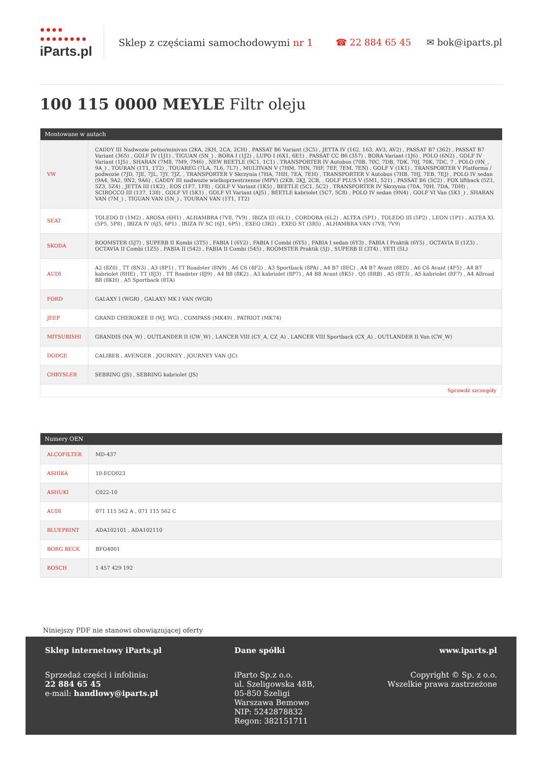●●●● ●●●●●●●●
iParts.pl
Sklep z częściami samochodowymi nr 1
☎ 22 884 65 45 ✉ bok@iparts.pl
100 115 0000 MEYLE Filtr oleju
| Montowane w autach | |
| --- | --- |
| VW | CADDY III Nadwozie pełne/minivan (2KA, 2KH, 2CA, 2CH) , PASSAT B6 Variant (3C5) , JETTA IV (162, 163, AV3, AV2) , PASSAT B7 (362) , PASSAT B7 Variant (365) , GOLF IV (1J1) , TIGUAN (5N_) , BORA I (1J2) , LUPO I (6X1, 6E1) , PASSAT CC B6 (357) , BORA Variant (1J6) , POLO (6N2) , GOLF IV Variant (1J5) , SHARAN (7M8, 7M9, 7M6) , NEW BEETLE (9C1, 1C1) , TRANSPORTER IV Autobus (70B, 70C, 7DB, 7DK, 70J, 70K, 7DC, 7 , POLO (9N_, 9A_) , TOURAN (1T1, 1T2) , TOUAREG (7LA, 7L6, 7L7) , MULTIVAN V (7HM, 7HN, 7HF, 7EF, 7EM, 7EN) , GOLF V (1K1) , TRANSPORTER V Platforma / podwozie (7JD, 7JE, 7JL, 7JY, 7JZ, , TRANSPORTER V Skrzynia (7HA, 7HH, 7EA, 7EH) , TRANSPORTER V Autobus (7HB, 7HJ, 7EB, 7EJ) , POLO IV sedan (9A4, 9A2, 9N2, 9A6) , CADDY III nadwozie wielkoprzestrzenne (MPV) (2KB, 2KJ, 2CB, , GOLF PLUS V (5M1, 521) , PASSAT B6 (3C2) , FOX liftback (5Z1, 5Z3, 5Z4) , JETTA III (1K2) , EOS (1F7, 1F8) , GOLF V Variant (1K5) , BEETLE (5C1, 5C2) , TRANSPORTER IV Skrzynia (70A, 70H, 7DA, 7DH) , SCIROCCO III (137, 138) , GOLF VI (5K1) , GOLF VI Variant (AJ5) , BEETLE kabriolet (5C7, 5C8) , POLO IV sedan (9N4) , GOLF VI Van (5K1_) , SHARAN VAN (7M_) , TIGUAN VAN (5N_) , TOURAN VAN (1T1, 1T2) |
| SEAT | TOLEDO II (1M2) , AROSA (6H1) , ALHAMBRA (7V8, 7V9) , IBIZA III (6L1) , CORDOBA (6L2) , ALTEA (5P1) , TOLEDO III (5P2) , LEON (1P1) , ALTEA XL (5P5, 5P8) , IBIZA IV (6J5, 6P1) , IBIZA IV SC (6J1, 6P5) , EXEO (3R2) , EXEO ST (3R5) , ALHAMBRA VAN (7V8, 7V9) |
| SKODA | ROOMSTER (5J7) , SUPERB II Kombi (3T5) , FABIA I (6Y2) , FABIA I Combi (6Y5) , FABIA I sedan (6Y3) , FABIA I Praktik (6Y5) , OCTAVIA II (1Z3) , OCTAVIA II Combi (1Z5) , FABIA II (542) , FABIA II Combi (545) , ROOMSTER Praktik (5J) , SUPERB II (3T4) , YETI (5L) |
| AUDI | A2 (8Z0) , TT (8N3) , A3 (8P1) , TT Roadster (8N9) , A6 C6 (4F2) , A3 Sportback (8PA) , A4 B7 (8EC) , A4 B7 Avant (8ED) , A6 C6 Avant (4F5) , A4 B7 kabriolet (8HE) , TT (8J3) , TT Roadster (8J9) , A4 B8 (8K2) , A3 kabriolet (8P7) , A4 B8 Avant (8K5) , Q5 (8RB) , A5 (8T3) , A5 kabriolet (8F7) , A4 Allroad B8 (8KH) , A5 Sportback (8TA) |
| FORD | GALAXY I (WGR) , GALAXY MK I VAN (WGR) |
| JEEP | GRAND CHEROKEE II (WJ, WG) , COMPASS (MK49) , PATRIOT (MK74) |
| MITSUBISHI | GRANDIS (NA_W) , OUTLANDER II (CW_W) , LANCER VIII (CY_A, CZ_A) , LANCER VIII Sportback (CX_A) , OUTLANDER II Van (CW_W) |
| DODGE | CALIBER , AVENGER , JOURNEY , JOURNEY VAN (JC) |
| CHRYSLER | SEBRING (JS) , SEBRING kabriolet (JS) |
| Sprawdź szczegóły | |
| Numery OEN | |
| --- | --- |
| ALCOFILTER | MD-437 |
| ASHIKA | 10-ECO023 |
| ASHUKI | C022-10 |
| AUDI | 071 115 562 A , 071 115 562 C |
| BLUEPRINT | ADA102101 , ADA102110 |
| BORG BECK | BFO4001 |
| BOSCH | 1 457 429 192 |
Niniejszy PDF nie stanowi obowiązującej oferty
Sklep internetowy iParts.pl
Sprzedaż części i infolinia:
22 884 65 45
e-mail: handlowy@iparts.pl
Dane spółki
iParto Sp.z o.o.
ul. Szeligowska 48B,
05-850 Szeligi
Warszawa Bemowo
NIP: 5242878832
Regon: 382151711
www.iparts.pl
Copyright © Sp. z o.o.
Wszelkie prawa zastrzeżone